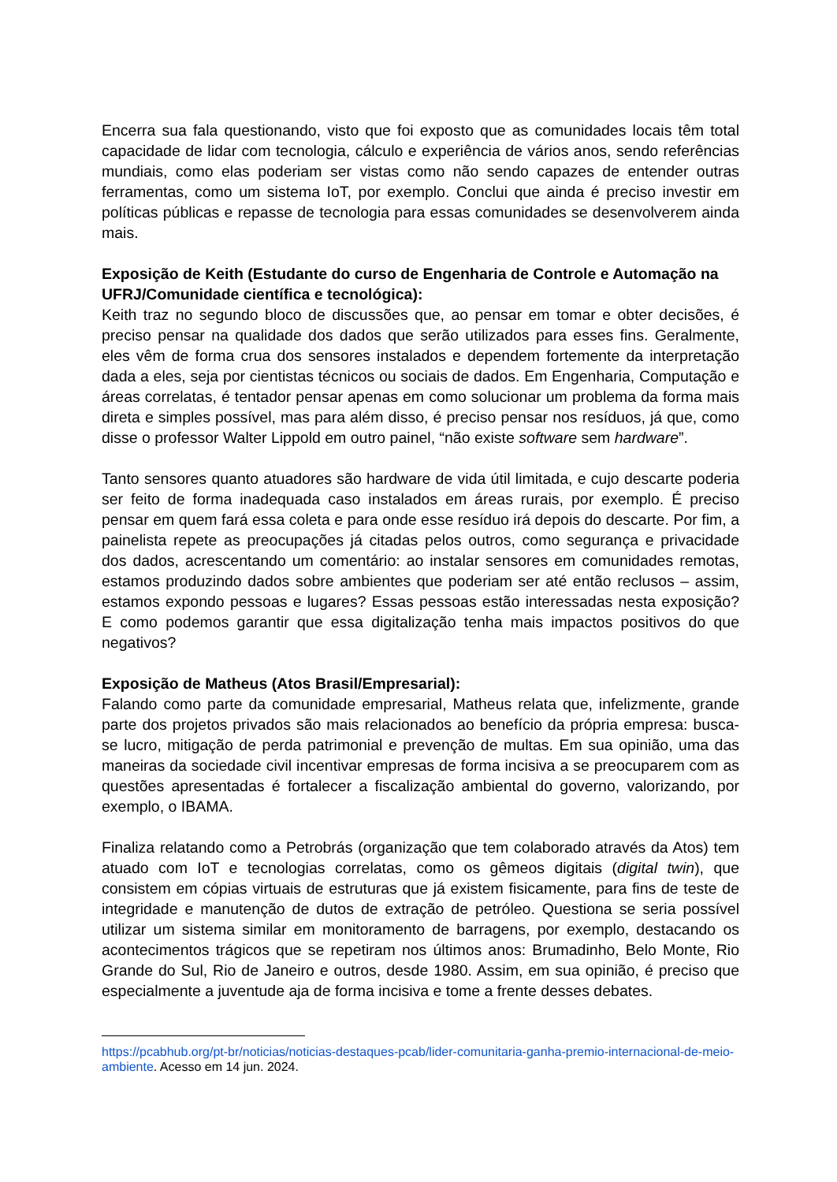Encerra sua fala questionando, visto que foi exposto que as comunidades locais têm total capacidade de lidar com tecnologia, cálculo e experiência de vários anos, sendo referências mundiais, como elas poderiam ser vistas como não sendo capazes de entender outras ferramentas, como um sistema IoT, por exemplo. Conclui que ainda é preciso investir em políticas públicas e repasse de tecnologia para essas comunidades se desenvolverem ainda mais.
Exposição de Keith (Estudante do curso de Engenharia de Controle e Automação na UFRJ/Comunidade científica e tecnológica):
Keith traz no segundo bloco de discussões que, ao pensar em tomar e obter decisões, é preciso pensar na qualidade dos dados que serão utilizados para esses fins. Geralmente, eles vêm de forma crua dos sensores instalados e dependem fortemente da interpretação dada a eles, seja por cientistas técnicos ou sociais de dados. Em Engenharia, Computação e áreas correlatas, é tentador pensar apenas em como solucionar um problema da forma mais direta e simples possível, mas para além disso, é preciso pensar nos resíduos, já que, como disse o professor Walter Lippold em outro painel, “não existe software sem hardware”.
Tanto sensores quanto atuadores são hardware de vida útil limitada, e cujo descarte poderia ser feito de forma inadequada caso instalados em áreas rurais, por exemplo. É preciso pensar em quem fará essa coleta e para onde esse resíduo irá depois do descarte. Por fim, a painelista repete as preocupações já citadas pelos outros, como segurança e privacidade dos dados, acrescentando um comentário: ao instalar sensores em comunidades remotas, estamos produzindo dados sobre ambientes que poderiam ser até então reclusos – assim, estamos expondo pessoas e lugares? Essas pessoas estão interessadas nesta exposição? E como podemos garantir que essa digitalização tenha mais impactos positivos do que negativos?
Exposição de Matheus (Atos Brasil/Empresarial):
Falando como parte da comunidade empresarial, Matheus relata que, infelizmente, grande parte dos projetos privados são mais relacionados ao benefício da própria empresa: busca-se lucro, mitigação de perda patrimonial e prevenção de multas. Em sua opinião, uma das maneiras da sociedade civil incentivar empresas de forma incisiva a se preocuparem com as questões apresentadas é fortalecer a fiscalização ambiental do governo, valorizando, por exemplo, o IBAMA.
Finaliza relatando como a Petrobrás (organização que tem colaborado através da Atos) tem atuado com IoT e tecnologias correlatas, como os gêmeos digitais (digital twin), que consistem em cópias virtuais de estruturas que já existem fisicamente, para fins de teste de integridade e manutenção de dutos de extração de petróleo. Questiona se seria possível utilizar um sistema similar em monitoramento de barragens, por exemplo, destacando os acontecimentos trágicos que se repetiram nos últimos anos: Brumadinho, Belo Monte, Rio Grande do Sul, Rio de Janeiro e outros, desde 1980. Assim, em sua opinião, é preciso que especialmente a juventude aja de forma incisiva e tome a frente desses debates.
https://pcabhub.org/pt-br/noticias/noticias-destaques-pcab/lider-comunitaria-ganha-premio-internacional-de-meio-ambiente. Acesso em 14 jun. 2024.